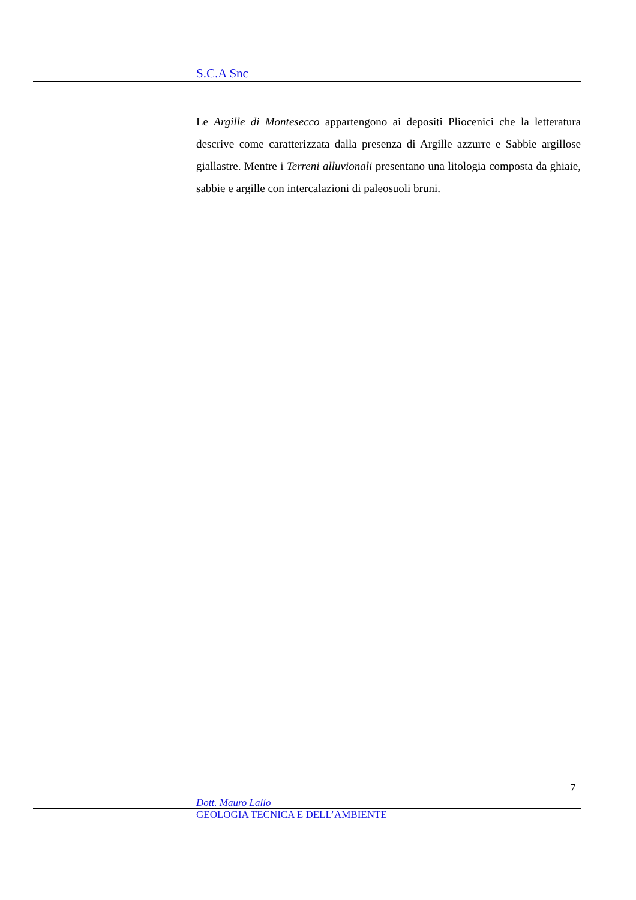S.C.A Snc
Le Argille di Montesecco appartengono ai depositi Pliocenici che la letteratura descrive come caratterizzata dalla presenza di Argille azzurre e Sabbie argillose giallastre. Mentre i Terreni alluvionali presentano una litologia composta da ghiaie, sabbie e argille con intercalazioni di paleosuoli bruni.
7
Dott. Mauro Lallo
GEOLOGIA TECNICA E DELL’AMBIENTE